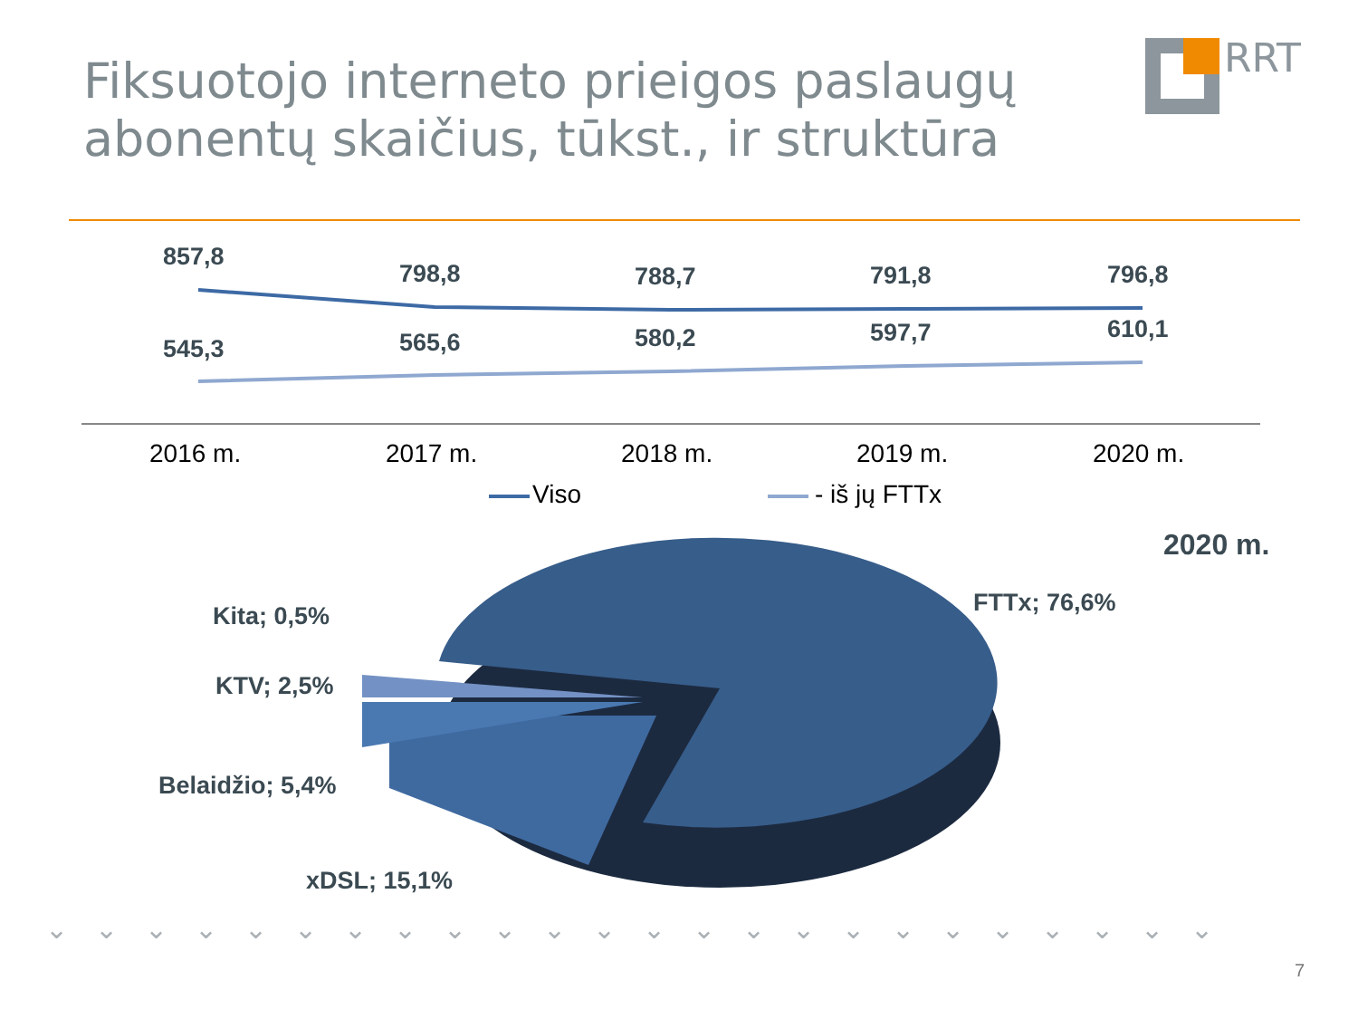Fiksuotojo interneto prieigos paslaugų abonentų skaičius, tūkst., ir struktūra
RRT
857,8
798,8 788,7 791,8 796,8
545,3 565,6 580,2 597,7 610,1
2016 m. 2017 m. 2018 m. 2019 m. 2020 m.
Viso - iš jų FTTx
2020 m.
FTTx; 76,6%
Kita; 0,5%
KTV; 2,5%
Belaidžio; 5,4%
xDSL; 15,1%
⌄⌄⌄⌄⌄⌄⌄⌄⌄⌄⌄⌄⌄⌄⌄⌄⌄⌄⌄⌄⌄⌄⌄⌄
7